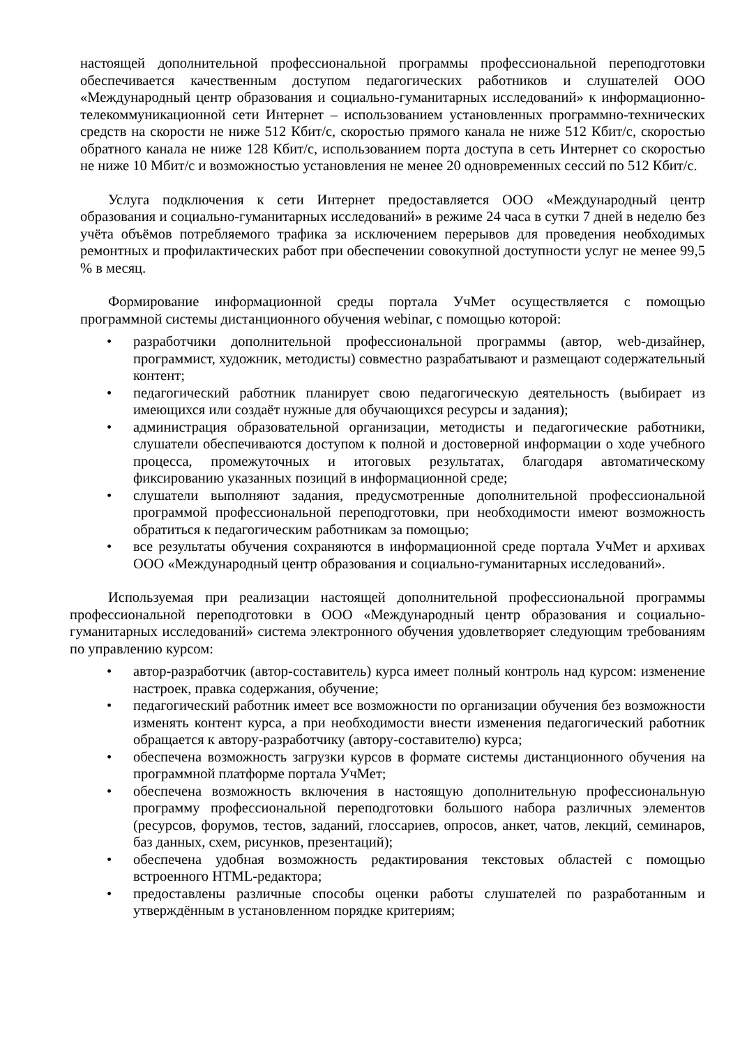настоящей дополнительной профессиональной программы профессиональной переподготовки обеспечивается качественным доступом педагогических работников и слушателей ООО «Международный центр образования и социально-гуманитарных исследований» к информационно-телекоммуникационной сети Интернет – использованием установленных программно-технических средств на скорости не ниже 512 Кбит/с, скоростью прямого канала не ниже 512 Кбит/с, скоростью обратного канала не ниже 128 Кбит/с, использованием порта доступа в сеть Интернет со скоростью не ниже 10 Мбит/с и возможностью установления не менее 20 одновременных сессий по 512 Кбит/с.
Услуга подключения к сети Интернет предоставляется ООО «Международный центр образования и социально-гуманитарных исследований» в режиме 24 часа в сутки 7 дней в неделю без учёта объёмов потребляемого трафика за исключением перерывов для проведения необходимых ремонтных и профилактических работ при обеспечении совокупной доступности услуг не менее 99,5 % в месяц.
Формирование информационной среды портала УчМет осуществляется с помощью программной системы дистанционного обучения webinar, с помощью которой:
• разработчики дополнительной профессиональной программы (автор, web-дизайнер, программист, художник, методисты) совместно разрабатывают и размещают содержательный контент;
• педагогический работник планирует свою педагогическую деятельность (выбирает из имеющихся или создаёт нужные для обучающихся ресурсы и задания);
• администрация образовательной организации, методисты и педагогические работники, слушатели обеспечиваются доступом к полной и достоверной информации о ходе учебного процесса, промежуточных и итоговых результатах, благодаря автоматическому фиксированию указанных позиций в информационной среде;
• слушатели выполняют задания, предусмотренные дополнительной профессиональной программой профессиональной переподготовки, при необходимости имеют возможность обратиться к педагогическим работникам за помощью;
• все результаты обучения сохраняются в информационной среде портала УчМет и архивах ООО «Международный центр образования и социально-гуманитарных исследований».
Используемая при реализации настоящей дополнительной профессиональной программы профессиональной переподготовки в ООО «Международный центр образования и социально-гуманитарных исследований» система электронного обучения удовлетворяет следующим требованиям по управлению курсом:
• автор-разработчик (автор-составитель) курса имеет полный контроль над курсом: изменение настроек, правка содержания, обучение;
• педагогический работник имеет все возможности по организации обучения без возможности изменять контент курса, а при необходимости внести изменения педагогический работник обращается к автору-разработчику (автору-составителю) курса;
• обеспечена возможность загрузки курсов в формате системы дистанционного обучения на программной платформе портала УчМет;
• обеспечена возможность включения в настоящую дополнительную профессиональную программу профессиональной переподготовки большого набора различных элементов (ресурсов, форумов, тестов, заданий, глоссариев, опросов, анкет, чатов, лекций, семинаров, баз данных, схем, рисунков, презентаций);
• обеспечена удобная возможность редактирования текстовых областей с помощью встроенного HTML-редактора;
• предоставлены различные способы оценки работы слушателей по разработанным и утверждённым в установленном порядке критериям;